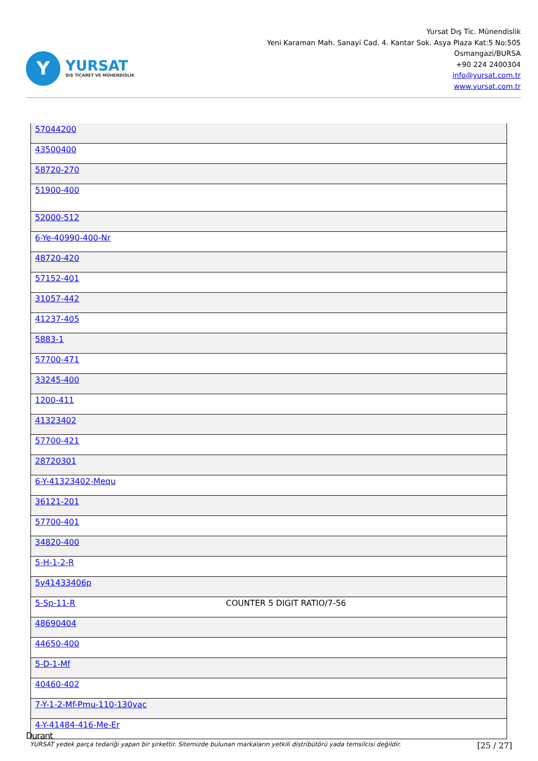Y
YURSAT
DIŞ TİCARET VE MÜHENDİSLİK
Yursat Dış Tic. Münendislik
Yeni Karaman Mah. Sanayi Cad. 4. Kantar Sok. Asya Plaza Kat:5 No:505
Osmangazi/BURSA
+90 224 2400304
info@yursat.com.tr
www.yursat.com.tr
| 57044200 | |
| 43500400 | |
| 58720-270 | |
| 51900-400 | |
| 52000-512 | |
| 6-Ye-40990-400-Nr | |
| 48720-420 | |
| 57152-401 | |
| 31057-442 | |
| 41237-405 | |
| 5883-1 | |
| 57700-471 | |
| 33245-400 | |
| 1200-411 | |
| 41323402 | |
| 57700-421 | |
| 28720301 | |
| 6-Y-41323402-Mequ | |
| 36121-201 | |
| 57700-401 | |
| 34820-400 | |
| 5-H-1-2-R | |
| 5y41433406p | |
| 5-Sp-11-R | COUNTER 5 DIGIT RATIO/7-56 |
| 48690404 | |
| 44650-400 | |
| 5-D-1-Mf | |
| 40460-402 | |
| 7-Y-1-2-Mf-Pmu-110-130vac | |
| 4-Y-41484-416-Me-Er | |
Durant
YURSAT yedek parça tedariği yapan bir şirkettir. Sitemizde bulunan markaların yetkili distribütörü yada temsilcisi değildir. [25 / 27]